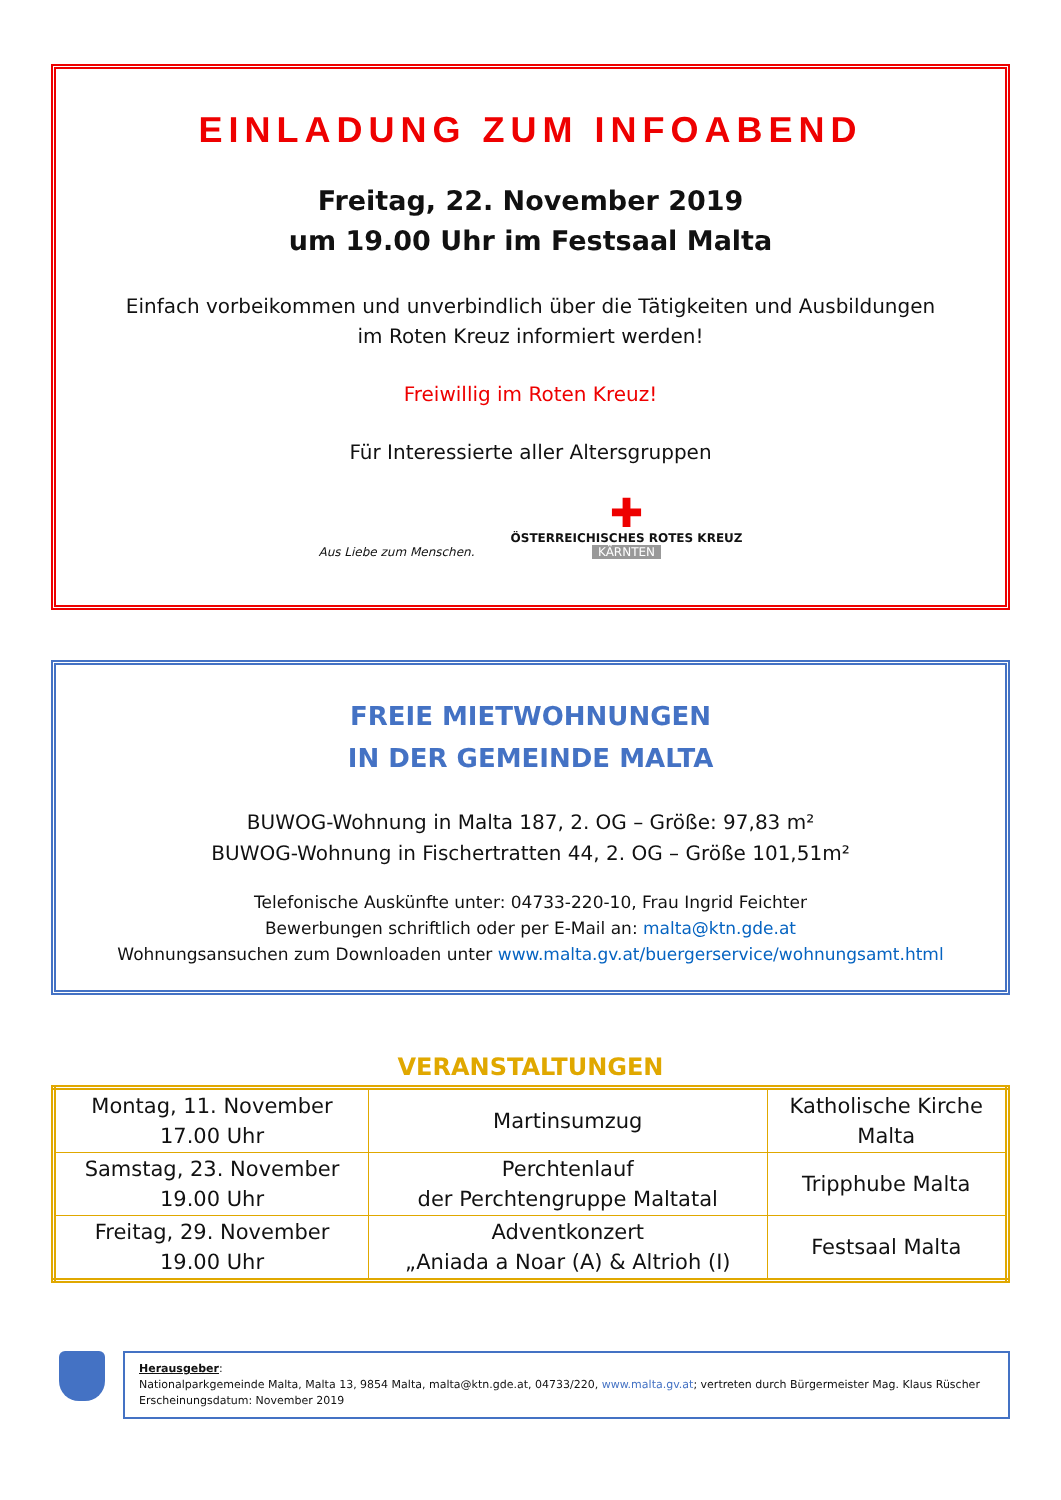EINLADUNG ZUM INFOABEND
Freitag, 22. November 2019
um 19.00 Uhr im Festsaal Malta
Einfach vorbeikommen und unverbindlich über die Tätigkeiten und Ausbildungen
im Roten Kreuz informiert werden!
Freiwillig im Roten Kreuz!
Für Interessierte aller Altersgruppen
Aus Liebe zum Menschen.
✚
ÖSTERREICHISCHES ROTES KREUZ
KÄRNTEN
FREIE MIETWOHNUNGEN
IN DER GEMEINDE MALTA
BUWOG-Wohnung in Malta 187, 2. OG – Größe: 97,83 m²
BUWOG-Wohnung in Fischertratten 44, 2. OG – Größe 101,51m²
Telefonische Auskünfte unter: 04733-220-10, Frau Ingrid Feichter
Bewerbungen schriftlich oder per E-Mail an: malta@ktn.gde.at
Wohnungsansuchen zum Downloaden unter www.malta.gv.at/buergerservice/wohnungsamt.html
VERANSTALTUNGEN
| Montag, 11. November 17.00 Uhr | Martinsumzug | Katholische Kirche Malta |
| Samstag, 23. November 19.00 Uhr | Perchtenlauf der Perchtengruppe Maltatal | Tripphube Malta |
| Freitag, 29. November 19.00 Uhr | Adventkonzert „Aniada a Noar (A) & Altrioh (I) | Festsaal Malta |
Herausgeber:
Nationalparkgemeinde Malta, Malta 13, 9854 Malta, malta@ktn.gde.at, 04733/220, www.malta.gv.at; vertreten durch Bürgermeister Mag. Klaus Rüscher
Erscheinungsdatum: November 2019